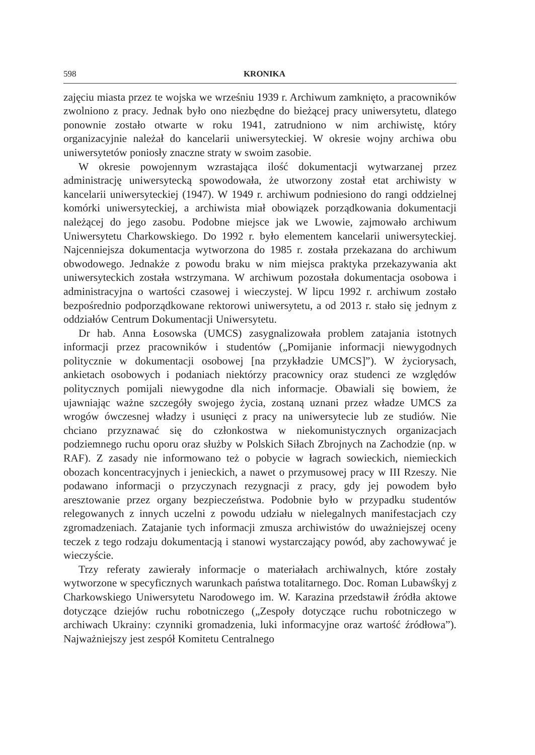598 KRONIKA
zajęciu miasta przez te wojska we wrześniu 1939 r. Archiwum zamknięto, a pracowników zwolniono z pracy. Jednak było ono niezbędne do bieżącej pracy uniwersytetu, dlatego ponownie zostało otwarte w roku 1941, zatrudniono w nim archiwistę, który organizacyjnie należał do kancelarii uniwersyteckiej. W okresie wojny archiwa obu uniwersytetów poniosły znaczne straty w swoim zasobie.
W okresie powojennym wzrastająca ilość dokumentacji wytwarzanej przez administrację uniwersytecką spowodowała, że utworzony został etat archiwisty w kancelarii uniwersyteckiej (1947). W 1949 r. archiwum podniesiono do rangi oddzielnej komórki uniwersyteckiej, a archiwista miał obowiązek porządkowania dokumentacji należącej do jego zasobu. Podobne miejsce jak we Lwowie, zajmowało archiwum Uniwersytetu Charkowskiego. Do 1992 r. było elementem kancelarii uniwersyteckiej. Najcenniejsza dokumentacja wytworzona do 1985 r. została przekazana do archiwum obwodowego. Jednakże z powodu braku w nim miejsca praktyka przekazywania akt uniwersyteckich została wstrzymana. W archiwum pozostała dokumentacja osobowa i administracyjna o wartości czasowej i wieczystej. W lipcu 1992 r. archiwum zostało bezpośrednio podporządkowane rektorowi uniwersytetu, a od 2013 r. stało się jednym z oddziałów Centrum Dokumentacji Uniwersytetu.
Dr hab. Anna Łosowska (UMCS) zasygnalizowała problem zatajania istotnych informacji przez pracowników i studentów („Pomijanie informacji niewygodnych politycznie w dokumentacji osobowej [na przykładzie UMCS]”). W życiorysach, ankietach osobowych i podaniach niektórzy pracownicy oraz studenci ze względów politycznych pomijali niewygodne dla nich informacje. Obawiali się bowiem, że ujawniając ważne szczegóły swojego życia, zostaną uznani przez władze UMCS za wrogów ówczesnej władzy i usunięci z pracy na uniwersytecie lub ze studiów. Nie chciano przyznawać się do członkostwa w niekomunistycznych organizacjach podziemnego ruchu oporu oraz służby w Polskich Siłach Zbrojnych na Zachodzie (np. w RAF). Z zasady nie informowano też o pobycie w łagrach sowieckich, niemieckich obozach koncentracyjnych i jenieckich, a nawet o przymusowej pracy w III Rzeszy. Nie podawano informacji o przyczynach rezygnacji z pracy, gdy jej powodem było aresztowanie przez organy bezpieczeństwa. Podobnie było w przypadku studentów relegowanych z innych uczelni z powodu udziału w nielegalnych manifestacjach czy zgromadzeniach. Zatajanie tych informacji zmusza archiwistów do uważniejszej oceny teczek z tego rodzaju dokumentacją i stanowi wystarczający powód, aby zachowywać je wieczyście.
Trzy referaty zawierały informacje o materiałach archiwalnych, które zostały wytworzone w specyficznych warunkach państwa totalitarnego. Doc. Roman Lubawśkyj z Charkowskiego Uniwersytetu Narodowego im. W. Karazina przedstawił źródła aktowe dotyczące dziejów ruchu robotniczego („Zespoły dotyczące ruchu robotniczego w archiwach Ukrainy: czynniki gromadzenia, luki informacyjne oraz wartość źródłowa”). Najważniejszy jest zespół Komitetu Centralnego